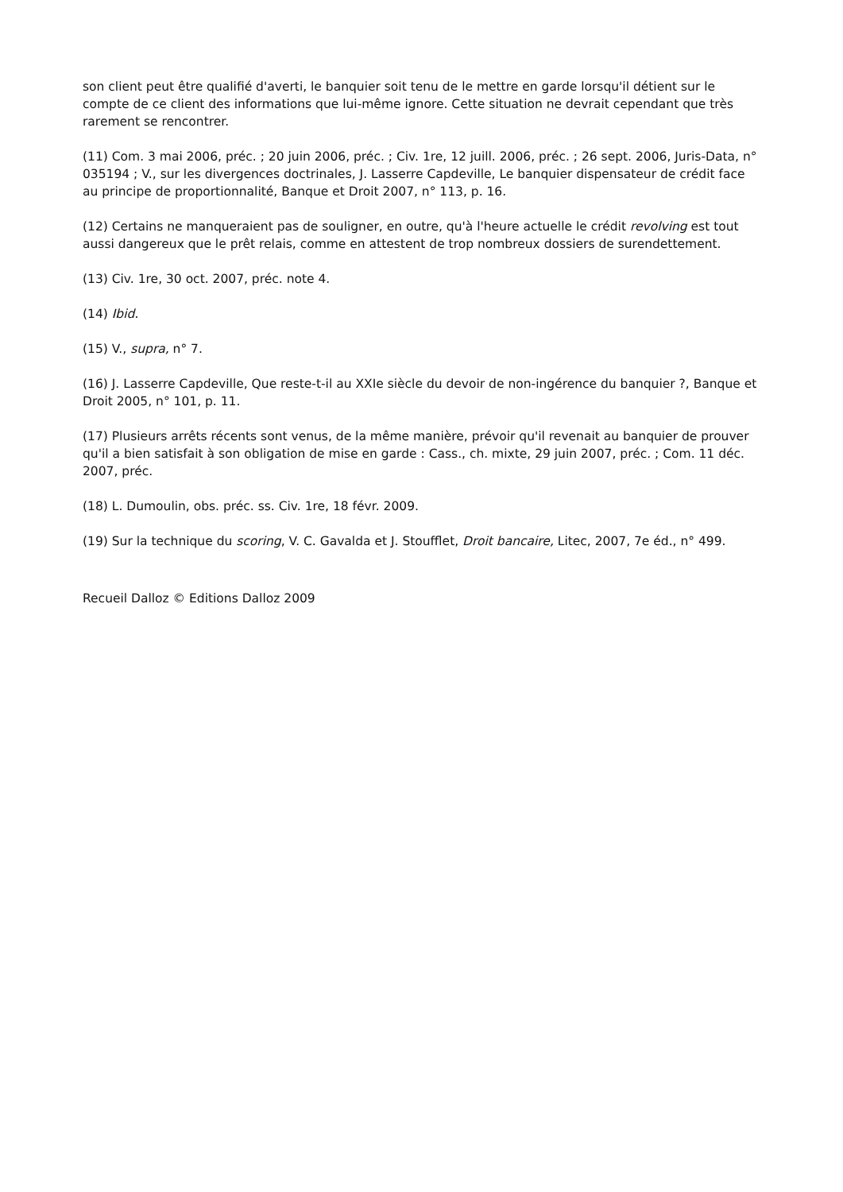son client peut être qualifié d'averti, le banquier soit tenu de le mettre en garde lorsqu'il détient sur le compte de ce client des informations que lui-même ignore. Cette situation ne devrait cependant que très rarement se rencontrer.
(11) Com. 3 mai 2006, préc. ; 20 juin 2006, préc. ; Civ. 1re, 12 juill. 2006, préc. ; 26 sept. 2006, Juris-Data, n° 035194 ; V., sur les divergences doctrinales, J. Lasserre Capdeville, Le banquier dispensateur de crédit face au principe de proportionnalité, Banque et Droit 2007, n° 113, p. 16.
(12) Certains ne manqueraient pas de souligner, en outre, qu'à l'heure actuelle le crédit revolving est tout aussi dangereux que le prêt relais, comme en attestent de trop nombreux dossiers de surendettement.
(13) Civ. 1re, 30 oct. 2007, préc. note 4.
(14) Ibid.
(15) V., supra, n° 7.
(16) J. Lasserre Capdeville, Que reste-t-il au XXIe siècle du devoir de non-ingérence du banquier ?, Banque et Droit 2005, n° 101, p. 11.
(17) Plusieurs arrêts récents sont venus, de la même manière, prévoir qu'il revenait au banquier de prouver qu'il a bien satisfait à son obligation de mise en garde : Cass., ch. mixte, 29 juin 2007, préc. ; Com. 11 déc. 2007, préc.
(18) L. Dumoulin, obs. préc. ss. Civ. 1re, 18 févr. 2009.
(19) Sur la technique du scoring, V. C. Gavalda et J. Stoufflet, Droit bancaire, Litec, 2007, 7e éd., n° 499.
Recueil Dalloz © Editions Dalloz 2009